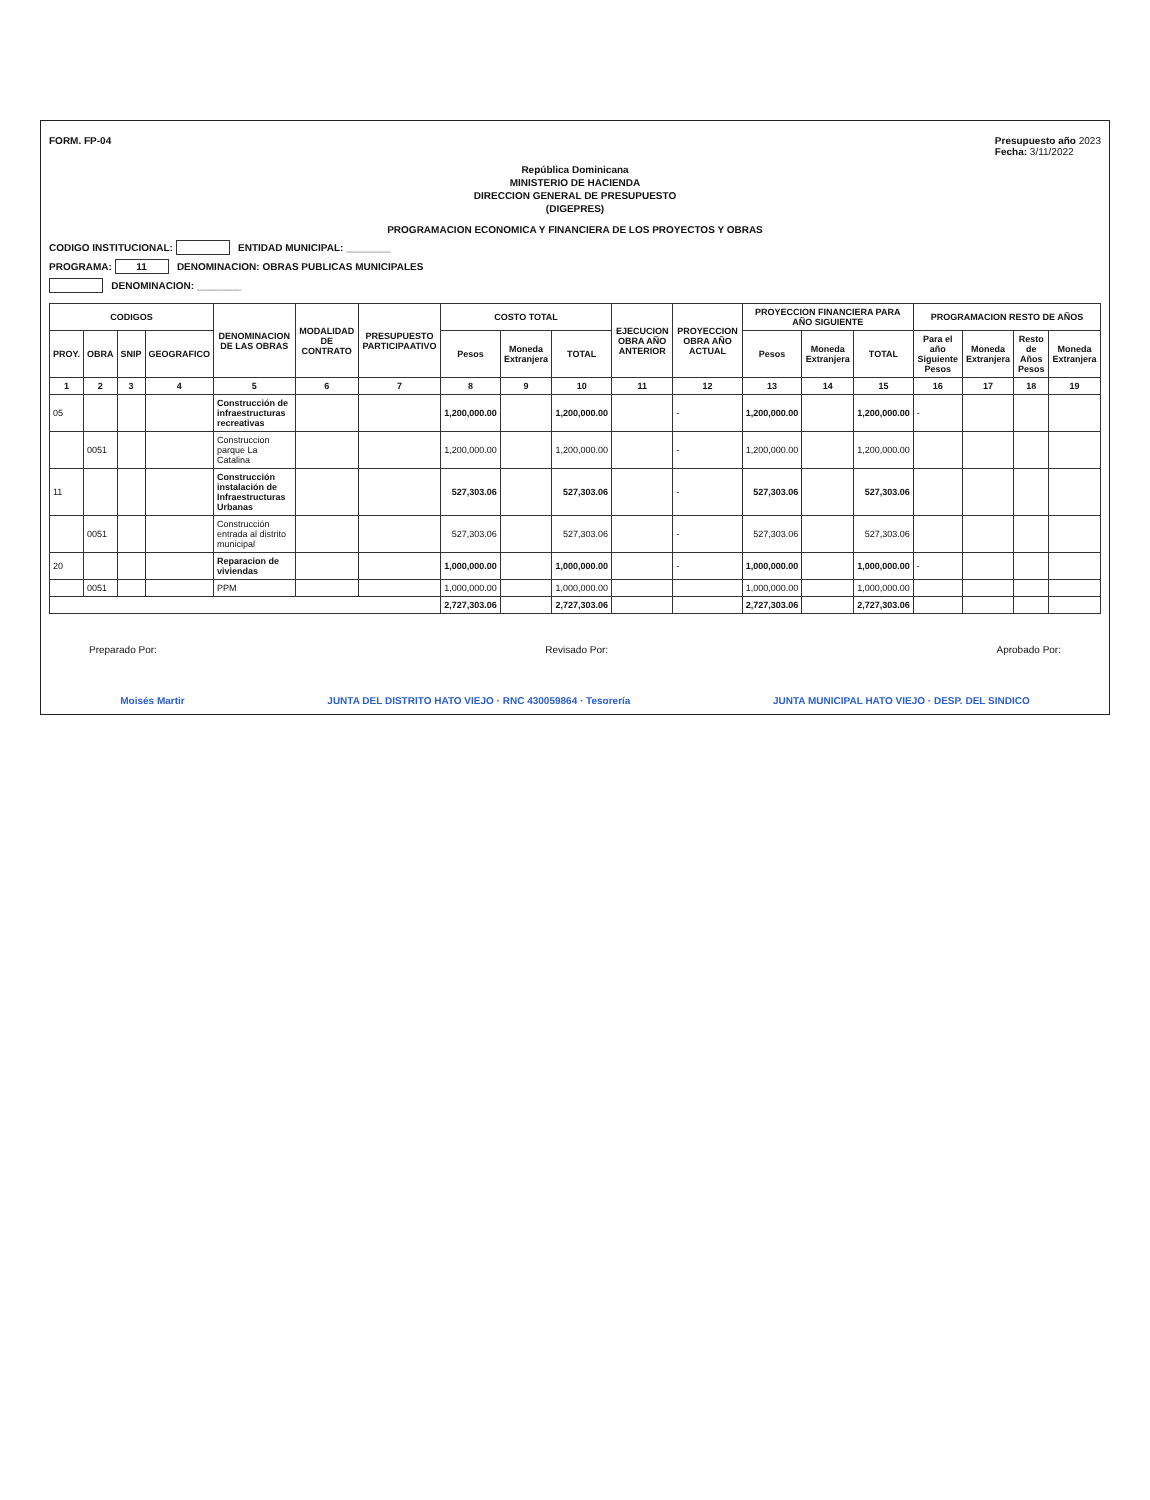FORM. FP-04 Presupuesto año 2023
Fecha: 3/11/2022
República Dominicana
MINISTERIO DE HACIENDA
DIRECCION GENERAL DE PRESUPUESTO
(DIGEPRES)
PROGRAMACION ECONOMICA Y FINANCIERA DE LOS PROYECTOS Y OBRAS
CODIGO INSTITUCIONAL: ENTIDAD MUNICIPAL: ________
PROGRAMA: 11 DENOMINACION: OBRAS PUBLICAS MUNICIPALES
DENOMINACION: ________
| CODIGOS | | | | DENOMINACION DE LAS OBRAS | MODALIDAD DE CONTRATO | PRESUPUESTO PARTICIPAATIVO | COSTO TOTAL | | | EJECUCION OBRA AÑO ANTERIOR | PROYECCION OBRA AÑO ACTUAL | PROYECCION FINANCIERA PARA AÑO SIGUIENTE | | | PROGRAMACION RESTO DE AÑOS | | | |
| --- | --- | --- | --- | --- | --- | --- | --- | --- | --- | --- | --- | --- | --- | --- | --- | --- | --- | --- |
| PROY. | OBRA | SNIP | GEOGRAFICO | | | | Pesos | Moneda Extranjera | TOTAL | | | Pesos | Moneda Extranjera | TOTAL | Para el año Siguiente Pesos | Moneda Extranjera | Resto de Años Pesos | Moneda Extranjera |
| 1 | 2 | 3 | 4 | 5 | 6 | 7 | 8 | 9 | 10 | 11 | 12 | 13 | 14 | 15 | 16 | 17 | 18 | 19 |
| 05 | | | | Construcción de infraestructuras recreativas | | | 1,200,000.00 | | 1,200,000.00 | | - | 1,200,000.00 | | 1,200,000.00 | - | | | |
| | 0051 | | | Construccion parque La Catalina | | | 1,200,000.00 | | 1,200,000.00 | | - | 1,200,000.00 | | 1,200,000.00 | | | | |
| 11 | | | | Construcción instalación de Infraestructuras Urbanas | | | 527,303.06 | | 527,303.06 | | - | 527,303.06 | | 527,303.06 | | | | |
| | 0051 | | | Construcción entrada al distrito municipal | | | 527,303.06 | | 527,303.06 | | - | 527,303.06 | | 527,303.06 | | | | |
| 20 | | | | Reparacion de viviendas | | | 1,000,000.00 | | 1,000,000.00 | | - | 1,000,000.00 | | 1,000,000.00 | - | | | |
| | 0051 | | | PPM | | | 1,000,000.00 | | 1,000,000.00 | | | 1,000,000.00 | | 1,000,000.00 | | | | |
| | | | | | | | 2,727,303.06 | | 2,727,303.06 | | | 2,727,303.06 | | 2,727,303.06 | | | | |
Preparado Por: Revisado Por: Aprobado Por:
Moisés Martir JUNTA DEL DISTRITO HATO VIEJO · RNC 430059864 · Tesorería JUNTA MUNICIPAL HATO VIEJO · DESP. DEL SINDICO